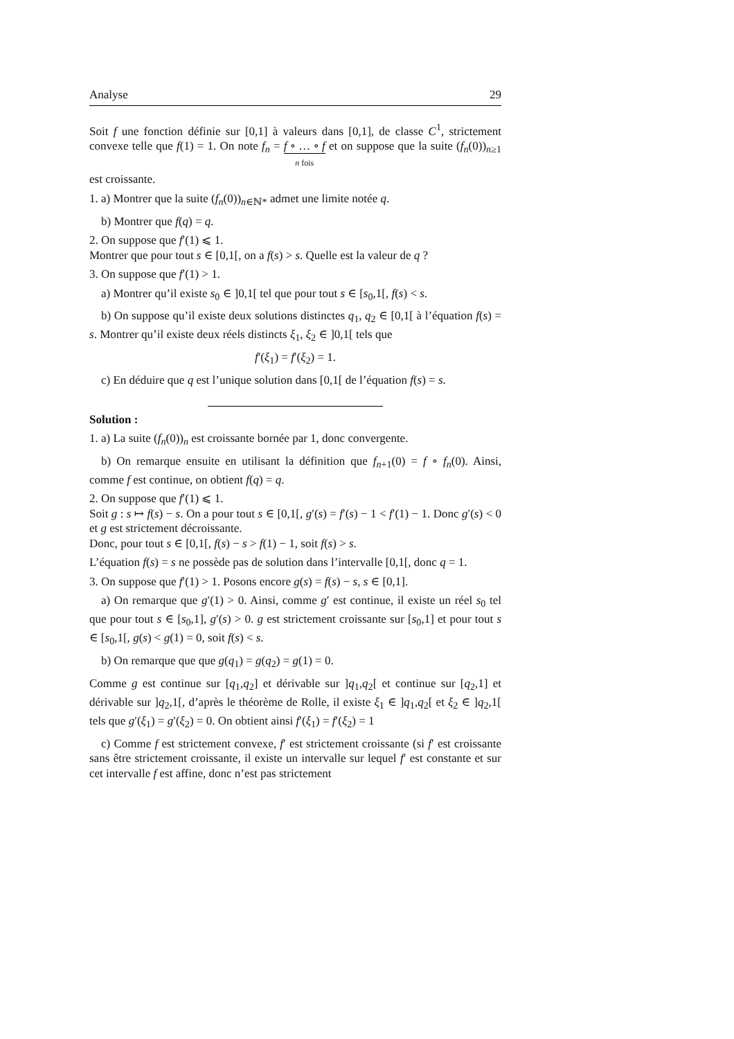Analyse 29
Soit f une fonction définie sur [0,1] à valeurs dans [0,1], de classe C<sup>1</sup>, strictement convexe telle que f(1) = 1. On note f<sub>n</sub> = f ∘ … ∘ f n fois et on suppose que la suite (f<sub>n</sub>(0))<sub>n≥1</sub> est croissante.
1. a) Montrer que la suite (f<sub>n</sub>(0))<sub>n∈ℕ*</sub> admet une limite notée q.
b) Montrer que f(q) = q.
2. On suppose que f′(1) ⩽ 1.
Montrer que pour tout s ∈ [0,1[, on a f(s) > s. Quelle est la valeur de q ?
3. On suppose que f′(1) > 1.
a) Montrer qu’il existe s<sub>0</sub> ∈ ]0,1[ tel que pour tout s ∈ [s<sub>0</sub>,1[, f(s) < s.
b) On suppose qu’il existe deux solutions distinctes q<sub>1</sub>, q<sub>2</sub> ∈ [0,1[ à l’équation f(s) = s. Montrer qu’il existe deux réels distincts ξ<sub>1</sub>, ξ<sub>2</sub> ∈ ]0,1[ tels que
f′(ξ<sub>1</sub>) = f′(ξ<sub>2</sub>) = 1.
c) En déduire que q est l’unique solution dans [0,1[ de l’équation f(s) = s.
Solution :
1. a) La suite (f<sub>n</sub>(0))<sub>n</sub> est croissante bornée par 1, donc convergente.
b) On remarque ensuite en utilisant la définition que f<sub>n+1</sub>(0) = f ∘ f<sub>n</sub>(0). Ainsi, comme f est continue, on obtient f(q) = q.
2. On suppose que f′(1) ⩽ 1.
Soit g : s ↦ f(s) − s. On a pour tout s ∈ [0,1[, g′(s) = f′(s) − 1 < f′(1) − 1. Donc g′(s) < 0 et g est strictement décroissante.
Donc, pour tout s ∈ [0,1[, f(s) − s > f(1) − 1, soit f(s) > s.
L’équation f(s) = s ne possède pas de solution dans l’intervalle [0,1[, donc q = 1.
3. On suppose que f′(1) > 1. Posons encore g(s) = f(s) − s, s ∈ [0,1].
a) On remarque que g′(1) > 0. Ainsi, comme g′ est continue, il existe un réel s<sub>0</sub> tel que pour tout s ∈ [s<sub>0</sub>,1], g′(s) > 0. g est strictement croissante sur [s<sub>0</sub>,1] et pour tout s ∈ [s<sub>0</sub>,1[, g(s) < g(1) = 0, soit f(s) < s.
b) On remarque que que g(q<sub>1</sub>) = g(q<sub>2</sub>) = g(1) = 0.
Comme g est continue sur [q<sub>1</sub>,q<sub>2</sub>] et dérivable sur ]q<sub>1</sub>,q<sub>2</sub>[ et continue sur [q<sub>2</sub>,1] et dérivable sur ]q<sub>2</sub>,1[, d’après le théorème de Rolle, il existe ξ<sub>1</sub> ∈ ]q<sub>1</sub>,q<sub>2</sub>[ et ξ<sub>2</sub> ∈ ]q<sub>2</sub>,1[ tels que g′(ξ<sub>1</sub>) = g′(ξ<sub>2</sub>) = 0. On obtient ainsi f′(ξ<sub>1</sub>) = f′(ξ<sub>2</sub>) = 1
c) Comme f est strictement convexe, f′ est strictement croissante (si f′ est croissante sans être strictement croissante, il existe un intervalle sur lequel f′ est constante et sur cet intervalle f est affine, donc n’est pas strictement